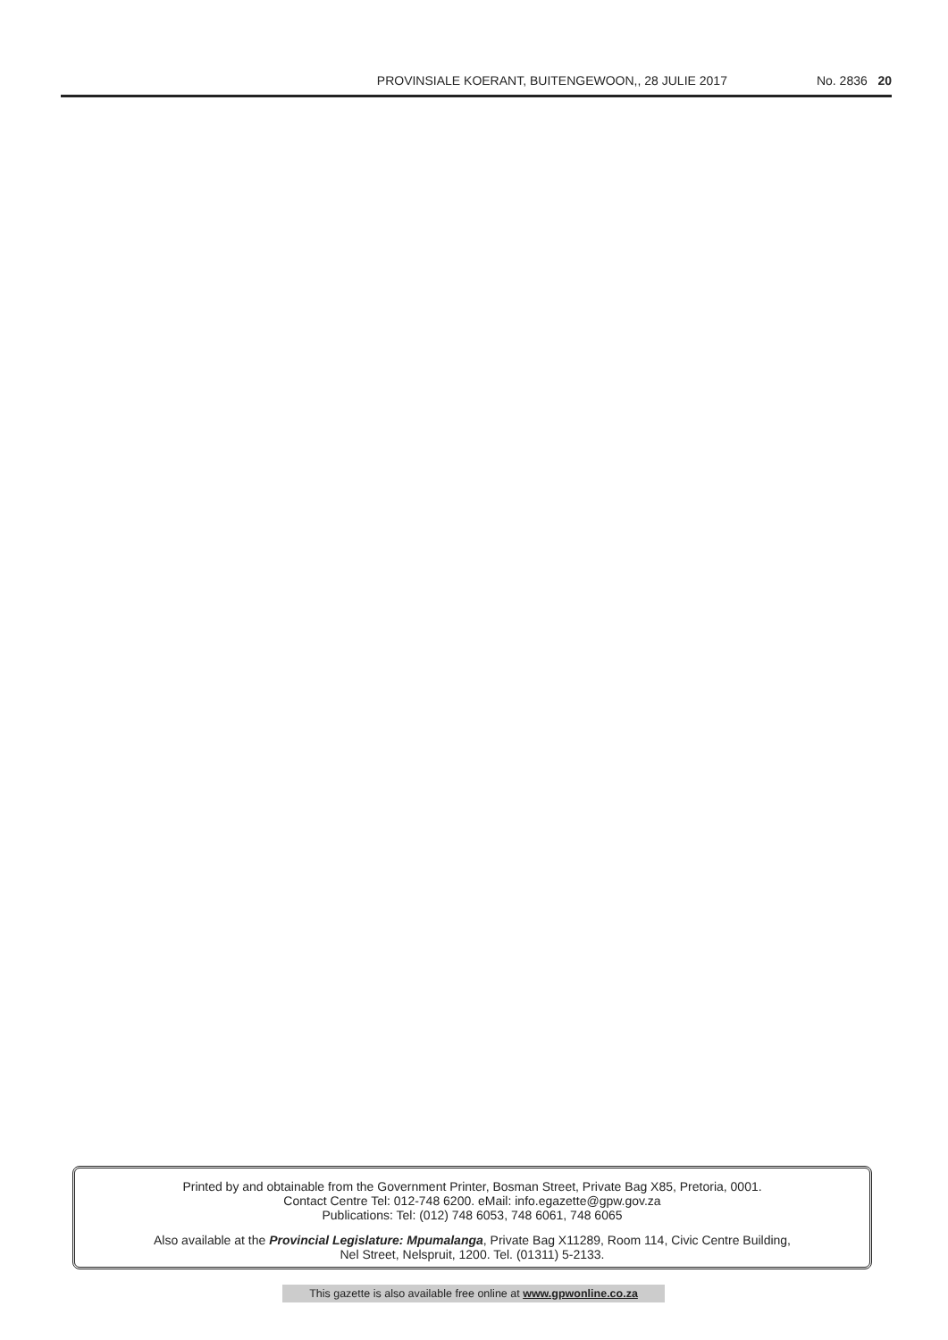PROVINSIALE KOERANT, BUITENGEWOON,, 28 JULIE 2017 No. 2836 20
Printed by and obtainable from the Government Printer, Bosman Street, Private Bag X85, Pretoria, 0001.
Contact Centre Tel: 012-748 6200. eMail: info.egazette@gpw.gov.za
Publications: Tel: (012) 748 6053, 748 6061, 748 6065
Also available at the Provincial Legislature: Mpumalanga, Private Bag X11289, Room 114, Civic Centre Building,
Nel Street, Nelspruit, 1200. Tel. (01311) 5-2133.
This gazette is also available free online at www.gpwonline.co.za